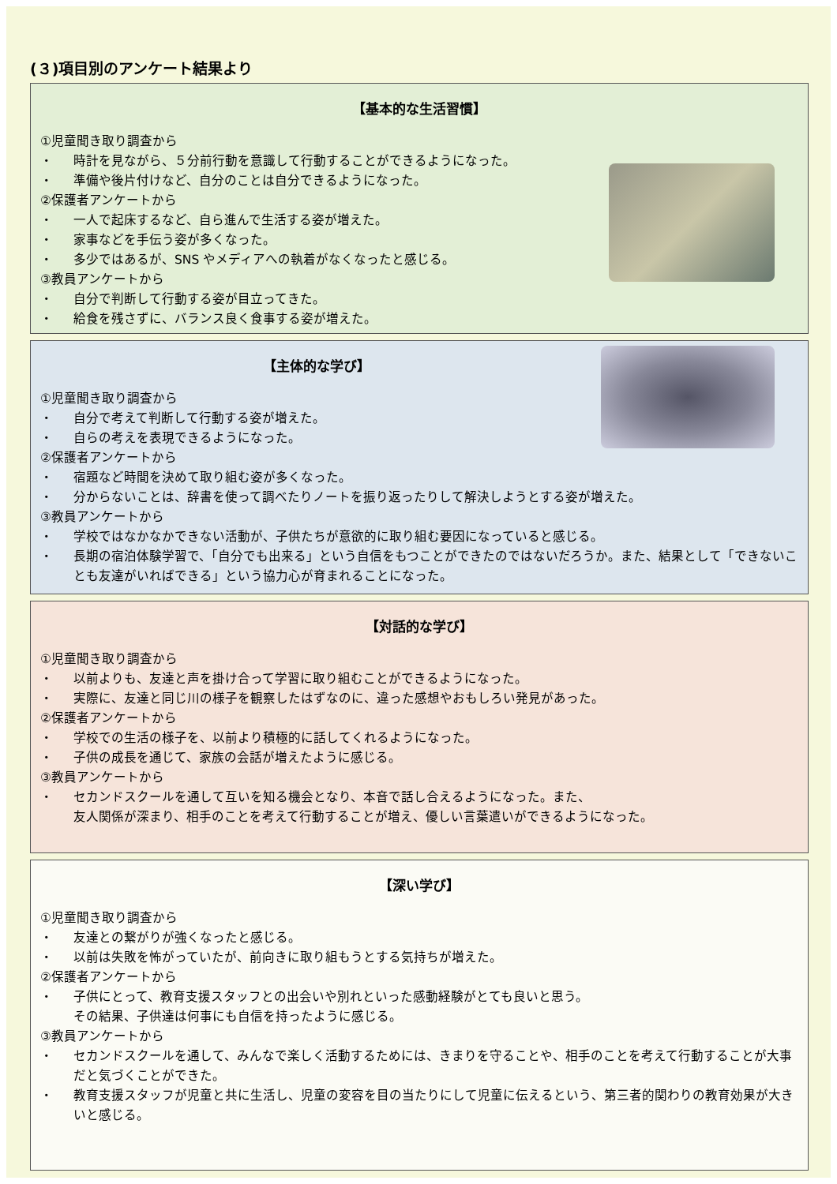(３)項目別のアンケート結果より
【基本的な生活習慣】
①児童聞き取り調査から
・ 時計を見ながら、５分前行動を意識して行動することができるようになった。
・ 準備や後片付けなど、自分のことは自分できるようになった。
②保護者アンケートから
・ 一人で起床するなど、自ら進んで生活する姿が増えた。
・ 家事などを手伝う姿が多くなった。
・ 多少ではあるが、SNS やメディアへの執着がなくなったと感じる。
③教員アンケートから
・ 自分で判断して行動する姿が目立ってきた。
・ 給食を残さずに、バランス良く食事する姿が増えた。
【主体的な学び】
①児童聞き取り調査から
・ 自分で考えて判断して行動する姿が増えた。
・ 自らの考えを表現できるようになった。
②保護者アンケートから
・ 宿題など時間を決めて取り組む姿が多くなった。
・ 分からないことは、辞書を使って調べたりノートを振り返ったりして解決しようとする姿が増えた。
③教員アンケートから
・ 学校ではなかなかできない活動が、子供たちが意欲的に取り組む要因になっていると感じる。
・ 長期の宿泊体験学習で、「自分でも出来る」という自信をもつことができたのではないだろうか。また、結果として「できないことも友達がいればできる」という協力心が育まれることになった。
【対話的な学び】
①児童聞き取り調査から
・ 以前よりも、友達と声を掛け合って学習に取り組むことができるようになった。
・ 実際に、友達と同じ川の様子を観察したはずなのに、違った感想やおもしろい発見があった。
②保護者アンケートから
・ 学校での生活の様子を、以前より積極的に話してくれるようになった。
・ 子供の成長を通じて、家族の会話が増えたように感じる。
③教員アンケートから
・ セカンドスクールを通して互いを知る機会となり、本音で話し合えるようになった。また、
友人関係が深まり、相手のことを考えて行動することが増え、優しい言葉遣いができるようになった。
【深い学び】
①児童聞き取り調査から
・ 友達との繋がりが強くなったと感じる。
・ 以前は失敗を怖がっていたが、前向きに取り組もうとする気持ちが増えた。
②保護者アンケートから
・ 子供にとって、教育支援スタッフとの出会いや別れといった感動経験がとても良いと思う。
その結果、子供達は何事にも自信を持ったように感じる。
③教員アンケートから
・ セカンドスクールを通して、みんなで楽しく活動するためには、きまりを守ることや、相手のことを考えて行動することが大事だと気づくことができた。
・ 教育支援スタッフが児童と共に生活し、児童の変容を目の当たりにして児童に伝えるという、第三者的関わりの教育効果が大きいと感じる。